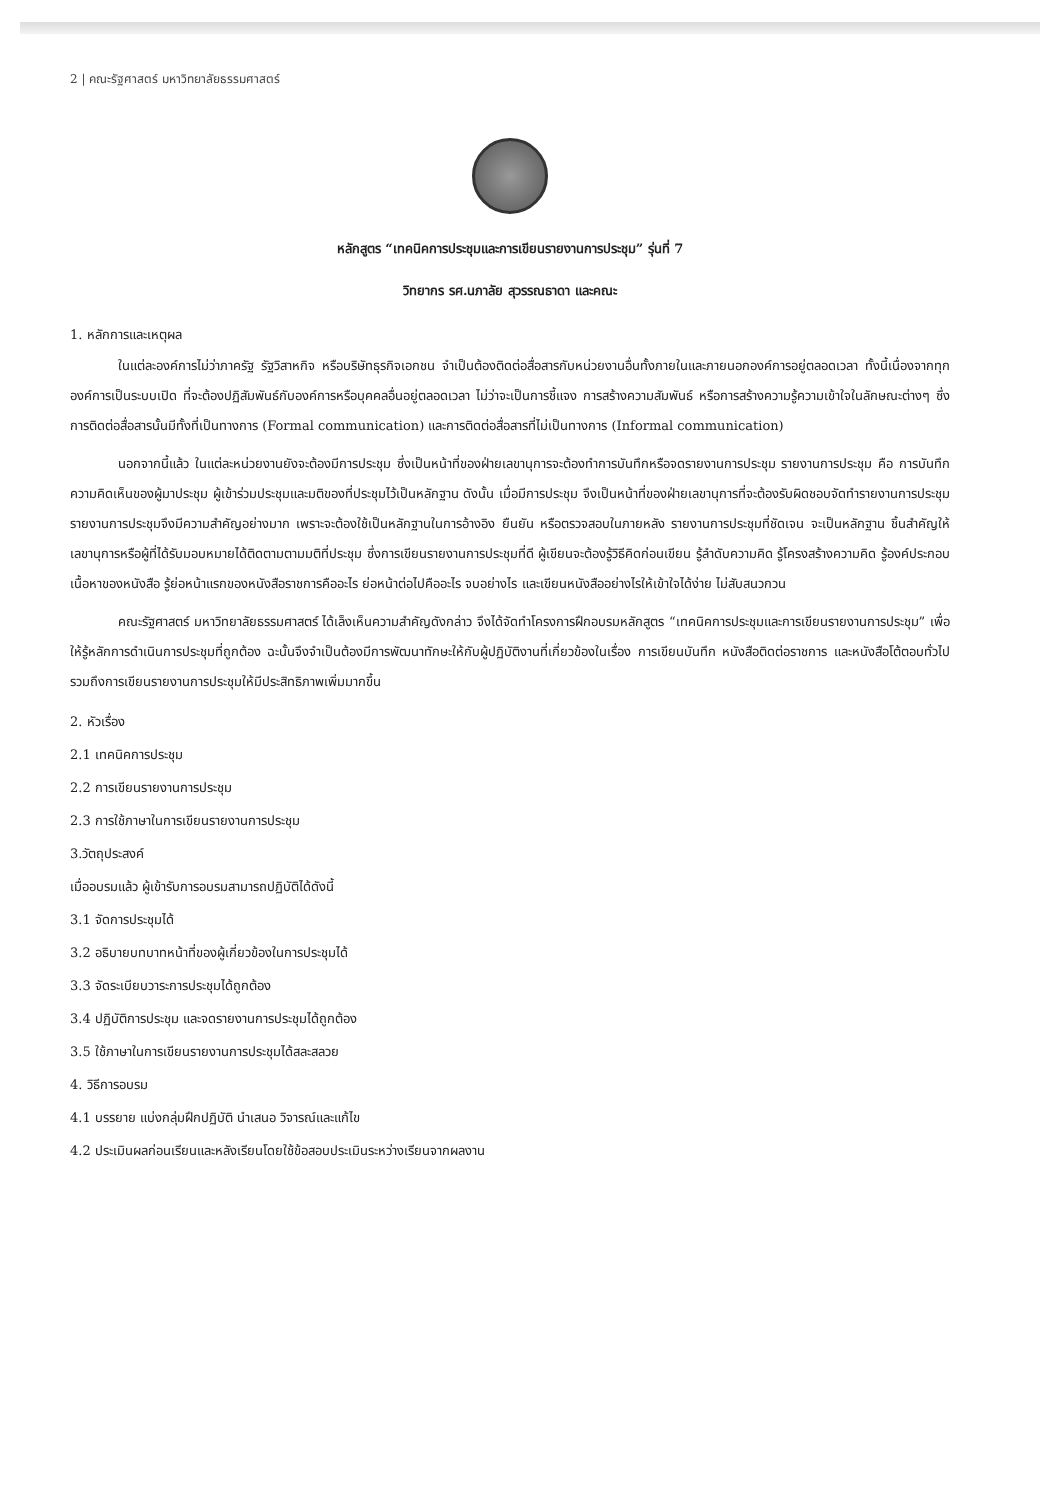2 | คณะรัฐศาสตร์ มหาวิทยาลัยธรรมศาสตร์
หลักสูตร “เทคนิคการประชุมและการเขียนรายงานการประชุม” รุ่นที่ 7
วิทยากร รศ.นภาลัย สุวรรณธาดา และคณะ
1. หลักการและเหตุผล
ในแต่ละองค์การไม่ว่าภาครัฐ รัฐวิสาหกิจ หรือบริษัทธุรกิจเอกชน จำเป็นต้องติดต่อสื่อสารกับหน่วยงานอื่นทั้งภายในและภายนอกองค์การอยู่ตลอดเวลา ทั้งนี้เนื่องจากทุกองค์การเป็นระบบเปิด ที่จะต้องปฏิสัมพันธ์กับองค์การหรือบุคคลอื่นอยู่ตลอดเวลา ไม่ว่าจะเป็นการชี้แจง การสร้างความสัมพันธ์ หรือการสร้างความรู้ความเข้าใจในลักษณะต่างๆ ซึ่งการติดต่อสื่อสารนั้นมีทั้งที่เป็นทางการ (Formal communication) และการติดต่อสื่อสารที่ไม่เป็นทางการ (Informal communication)
นอกจากนี้แล้ว ในแต่ละหน่วยงานยังจะต้องมีการประชุม ซึ่งเป็นหน้าที่ของฝ่ายเลขานุการจะต้องทำการบันทึกหรือจดรายงานการประชุม รายงานการประชุม คือ การบันทึกความคิดเห็นของผู้มาประชุม ผู้เข้าร่วมประชุมและมติของที่ประชุมไว้เป็นหลักฐาน ดังนั้น เมื่อมีการประชุม จึงเป็นหน้าที่ของฝ่ายเลขานุการที่จะต้องรับผิดชอบจัดทำรายงานการประชุม รายงานการประชุมจึงมีความสำคัญอย่างมาก เพราะจะต้องใช้เป็นหลักฐานในการอ้างอิง ยืนยัน หรือตรวจสอบในภายหลัง รายงานการประชุมที่ชัดเจน จะเป็นหลักฐาน ชิ้นสำคัญให้เลขานุการหรือผู้ที่ได้รับมอบหมายได้ติดตามตามมติที่ประชุม ซึ่งการเขียนรายงานการประชุมที่ดี ผู้เขียนจะต้องรู้วิธีคิดก่อนเขียน รู้ลำดับความคิด รู้โครงสร้างความคิด รู้องค์ประกอบเนื้อหาของหนังสือ รู้ย่อหน้าแรกของหนังสือราชการคืออะไร ย่อหน้าต่อไปคืออะไร จบอย่างไร และเขียนหนังสืออย่างไรให้เข้าใจได้ง่าย ไม่สับสนวกวน
คณะรัฐศาสตร์ มหาวิทยาลัยธรรมศาสตร์ ได้เล็งเห็นความสำคัญดังกล่าว จึงได้จัดทำโครงการฝึกอบรมหลักสูตร “เทคนิคการประชุมและการเขียนรายงานการประชุม” เพื่อให้รู้หลักการดำเนินการประชุมที่ถูกต้อง ฉะนั้นจึงจำเป็นต้องมีการพัฒนาทักษะให้กับผู้ปฏิบัติงานที่เกี่ยวข้องในเรื่อง การเขียนบันทึก หนังสือติดต่อราชการ และหนังสือโต้ตอบทั่วไป รวมถึงการเขียนรายงานการประชุมให้มีประสิทธิภาพเพิ่มมากขึ้น
2. หัวเรื่อง
2.1 เทคนิคการประชุม
2.2 การเขียนรายงานการประชุม
2.3 การใช้ภาษาในการเขียนรายงานการประชุม
3.วัตถุประสงค์
เมื่ออบรมแล้ว ผู้เข้ารับการอบรมสามารถปฏิบัติได้ดังนี้
3.1 จัดการประชุมได้
3.2 อธิบายบทบาทหน้าที่ของผู้เกี่ยวข้องในการประชุมได้
3.3 จัดระเบียบวาระการประชุมได้ถูกต้อง
3.4 ปฏิบัติการประชุม และจดรายงานการประชุมได้ถูกต้อง
3.5 ใช้ภาษาในการเขียนรายงานการประชุมได้สละสลวย
4. วิธีการอบรม
4.1 บรรยาย แบ่งกลุ่มฝึกปฏิบัติ นำเสนอ วิจารณ์และแก้ไข
4.2 ประเมินผลก่อนเรียนและหลังเรียนโดยใช้ข้อสอบประเมินระหว่างเรียนจากผลงาน